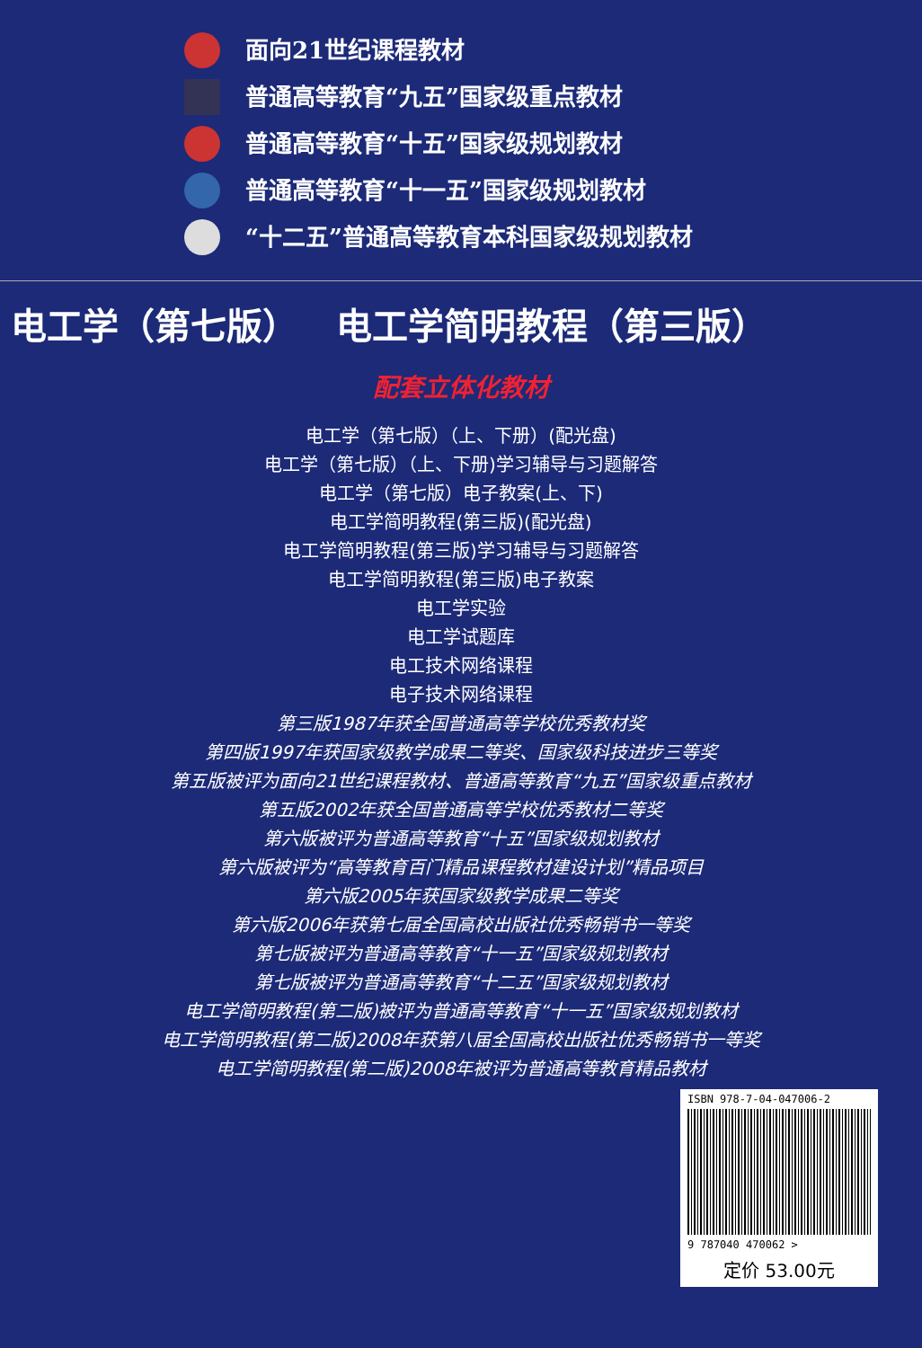面向21世纪课程教材
普通高等教育“九五”国家级重点教材
普通高等教育“十五”国家级规划教材
普通高等教育“十一五”国家级规划教材
“十二五”普通高等教育本科国家级规划教材
电工学（第七版） 电工学简明教程（第三版）
配套立体化教材
电工学（第七版）（上、下册）(配光盘)
电工学（第七版）（上、下册)学习辅导与习题解答
电工学（第七版）电子教案(上、下)
电工学简明教程(第三版)(配光盘)
电工学简明教程(第三版)学习辅导与习题解答
电工学简明教程(第三版)电子教案
电工学实验
电工学试题库
电工技术网络课程
电子技术网络课程
第三版1987年获全国普通高等学校优秀教材奖
第四版1997年获国家级教学成果二等奖、国家级科技进步三等奖
第五版被评为面向21世纪课程教材、普通高等教育“九五”国家级重点教材
第五版2002年获全国普通高等学校优秀教材二等奖
第六版被评为普通高等教育“十五”国家级规划教材
第六版被评为“高等教育百门精品课程教材建设计划”精品项目
第六版2005年获国家级教学成果二等奖
第六版2006年获第七届全国高校出版社优秀畅销书一等奖
第七版被评为普通高等教育“十一五”国家级规划教材
第七版被评为普通高等教育“十二五”国家级规划教材
电工学简明教程(第二版)被评为普通高等教育“十一五”国家级规划教材
电工学简明教程(第二版)2008年获第八届全国高校出版社优秀畅销书一等奖
电工学简明教程(第二版)2008年被评为普通高等教育精品教材
ISBN 978-7-04-047006-2
9 787040 470062 >
定价 53.00元